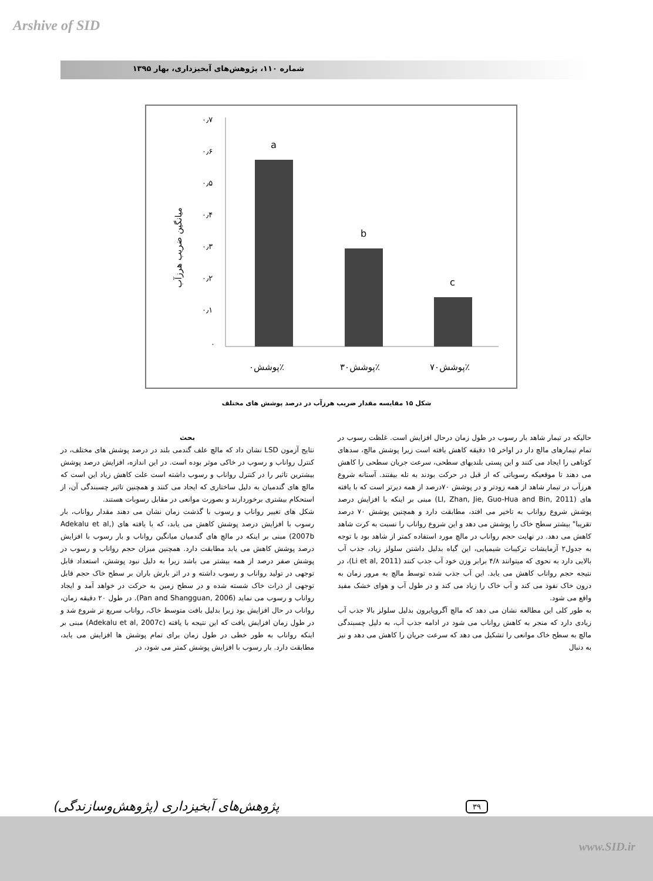Arshive of SID
شماره ۱۱۰، پژوهش‌های آبخیزداری، بهار ۱۳۹۵
۰٫۷
۰٫۶
۰٫۵
۰٫۴
۰٫۳
۰٫۲
۰٫۱
۰
میانگین ضریب هرزآب
a
b
c
پوشش۰٪
پوشش۳۰٪
پوشش۷۰٪
شکل ۱۵ مقایسه مقدار ضریب هرزآب در درصد پوشش های مختلف
بحث
نتایج آزمون LSD نشان داد که مالچ علف گندمی بلند در درصد پوشش های مختلف، در کنترل رواناب و رسوب در خاکی موثر بوده است. در این اندازه، افزایش درصد پوشش بیشترین تاثیر را در کنترل رواناب و رسوب داشته است علت کاهش زیاد این است که مالچ های گندمیان به دلیل ساختاری که ایجاد می کنند و همچنین تاثیر چسبندگی آن، از استحکام بیشتری برخوردارند و بصورت موانعی در مقابل رسوبات هستند.
شکل های تغییر رواناب و رسوب با گذشت زمان نشان می دهند مقدار رواناب، بار رسوب با افزایش درصد پوشش کاهش می یابد، که با یافته های (Adekalu et al, 2007b) مبنی بر اینکه در مالچ های گندمیان میانگین رواناب و بار رسوب با افزایش درصد پوشش کاهش می یابد مطابقت دارد. همچنین میزان حجم رواناب و رسوب در پوشش صفر درصد از همه بیشتر می باشد زیرا به دلیل نبود پوشش، استعداد قابل توجهی در تولید رواناب و رسوب داشته و در اثر بارش باران بر سطح خاک حجم قابل توجهی از ذرات خاک شسته شده و در سطح زمین به حرکت در خواهد آمد و ایجاد رواناب و رسوب می نماید (Pan and Shangguan, 2006). در طول ۲۰ دقیقه زمان، رواناب در حال افزایش بود زیرا بدلیل بافت متوسط خاک، رواناب سریع تر شروع شد و در طول زمان افزایش یافت که این نتیجه با یافته (Adekalu et al, 2007c) مبنی بر اینکه رواناب به طور خطی در طول زمان برای تمام پوشش ها افزایش می یابد، مطابقت دارد. بار رسوب با افزایش پوشش کمتر می شود، در
حالیکه در تیمار شاهد بار رسوب در طول زمان درحال افزایش است. غلظت رسوب در تمام تیمارهای مالچ دار در اواخر ۱۵ دقیقه کاهش یافته است زیرا پوشش مالچ، سدهای کوتاهی را ایجاد می کنند و این پستی بلندیهای سطحی، سرعت جریان سطحی را کاهش می دهند تا موقعیکه رسوباتی که از قبل در حرکت بودند به تله بیفتند. آستانه شروع هرزآب در تیمار شاهد از همه زودتر و در پوشش ۷۰درصد از همه دیرتر است که با یافته های (LI, Zhan, Jie, Guo-Hua and Bin, 2011) مبنی بر اینکه با افزایش درصد پوشش شروع رواناب به تاخیر می افتد، مطابقت دارد و همچنین پوشش ۷۰ درصد تقریبا" بیشتر سطح خاک را پوشش می دهد و این شروع رواناب را نسبت به کرت شاهد کاهش می دهد. در نهایت حجم رواناب در مالچ مورد استفاده کمتر از شاهد بود با توجه به جدول۲ آزمایشات ترکیبات شیمیایی، این گیاه بدلیل داشتن سلولز زیاد، جذب آب بالایی دارد به نحوی که میتوانند ۴/۸ برابر وزن خود آب جذب کنند (Li et al, 2011)، در نتیجه حجم رواناب کاهش می یابد. این آب جذب شده توسط مالچ به مرور زمان به درون خاک نفوذ می کند و آب خاک را زیاد می کند و در طول آب و هوای خشک مفید واقع می شود.
به طور کلی این مطالعه نشان می دهد که مالچ آگروپایرون بدلیل سلولز بالا جذب آب زیادی دارد که منجر به کاهش رواناب می شود در ادامه جذب آب، به دلیل چسبندگی مالچ به سطح خاک موانعی را تشکیل می دهد که سرعت جریان را کاهش می دهد و نیز به دنبال
(پژوهش‌وسازندگی) پژوهش‌های آبخیزداری
۳۹
www.SID.ir